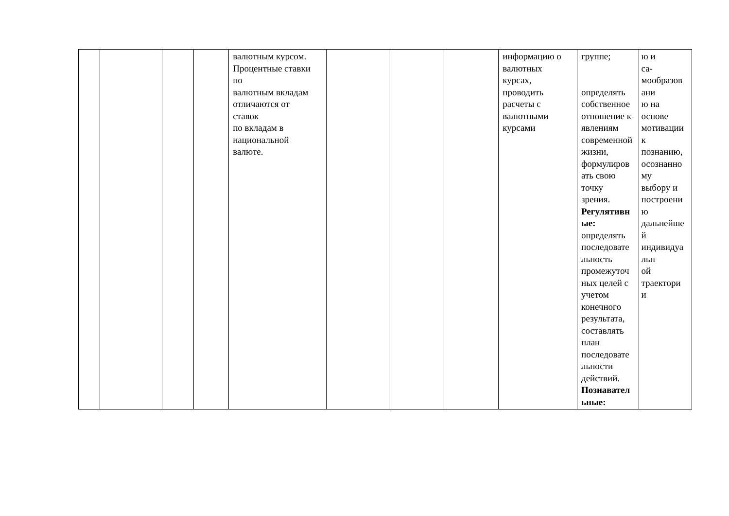| | | | | валютным курсом. Процентные ставки по валютным вкладам отличаются от ставок по вкладам в национальной валюте. | | | | информацию о валютных курсах, проводить расчеты с валютными курсами | группе; определять собственное отношение к явлениям современной жизни, формулиров ать свою точку зрения. Регулятивн ые: определять последовате льность промежуточ ных целей с учетом конечного результата, составлять план последовате льности действий. Познавател ьные: | ю и са- мообразов ани ю на основе мотивации к познанию, осознанно му выбору и построени ю дальнейше й индивидуа льн ой траектори и |